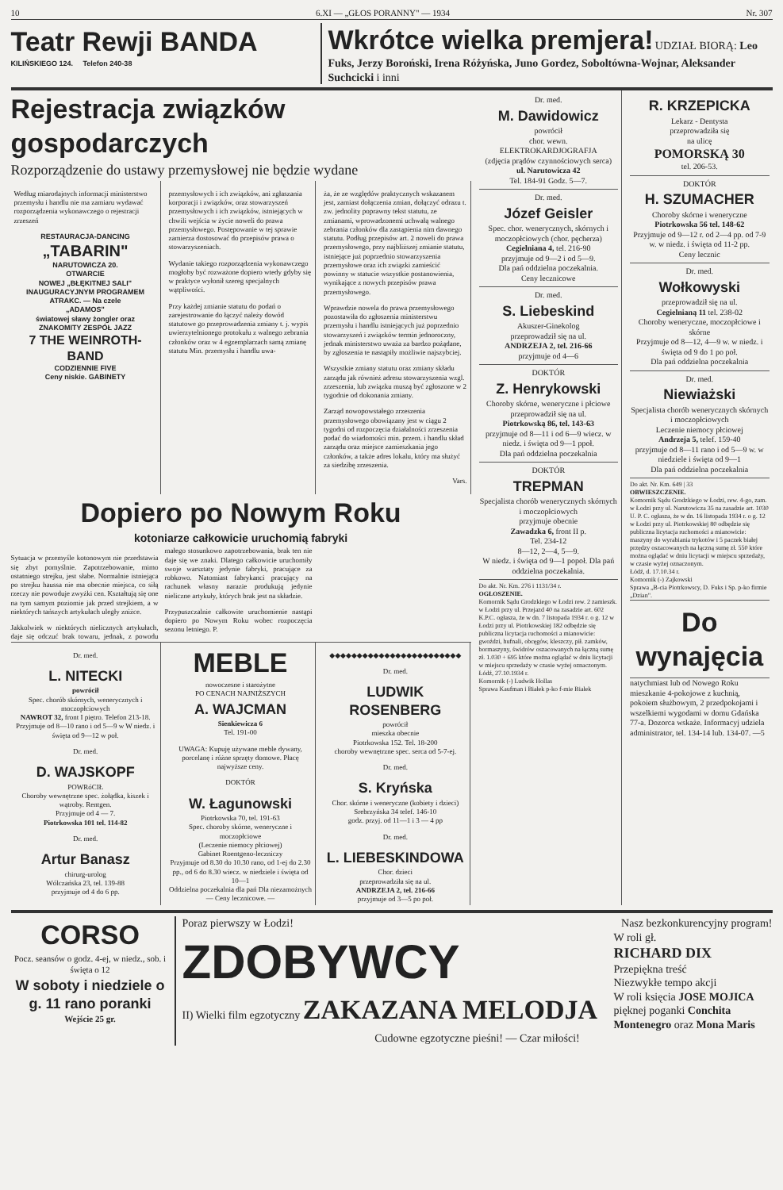10 6.XI — „GŁOS PORANNY" — 1934 Nr. 307
Teatr Rewji BANDA
KILIŃSKIEGO 124. Telefon 240-38
Wkrótce wielka premjera!
UDZIAŁ BIORĄ: Leo Fuks, Jerzy Boroński, Irena Różyńska, Juno Gordez, Soboltówna-Wojnar, Aleksander Suchcicki i inni
Rejestracja związków gospodarczych
Rozporządzenie do ustawy przemysłowej nie będzie wydane
Według miarodajnych informacji ministerstwo przemysłu i handlu nie ma zamiaru wydawać rozporządzenia wykonawczego o rejestracji zrzeszeń
RESTAURACJA-DANCING
„TABARIN"
NARUTOWICZA 20.
OTWARCIE
NOWEJ „BŁĘKITNEJ SALI"
INAUGURACYJNYM PROGRAMEM ATRAKC. — Na czele
„ADAMOS"
światowej sławy żongler oraz ZNAKOMITY ZESPÓŁ JAZZ
7 THE WEINROTH-BAND
CODZIENNIE FIVE
Ceny niskie. GABINETY
przemysłowych i ich związków, ani zgłaszania korporacji i związków, oraz stowarzyszeń przemysłowych i ich związków, istniejących w chwili wejścia w życie noweli do prawa przemysłowego. Postępowanie w tej sprawie zamierza dostosować do przepisów prawa o stowarzyszeniach.
Wydanie takiego rozporządzenia wykonawczego mogłoby być rozważone dopiero wtedy gdyby się w praktyce wyłonił szereg specjalnych wątpliwości.
Przy każdej zmianie statutu do podań o zarejestrowanie do łączyć należy dowód statutowe go przeprowadzenia zmiany t. j. wypis uwierzytelnionego protokułu z walnego zebrania członków oraz w 4 egzemplarzach samą zmianę statutu Min. przemysłu i handlu uwa-
ża, że ze względów praktycznych wskazanem jest, zamiast dołączenia zmian, dołączyć odrazu t. zw. jednolity poprawny tekst statutu, ze zmianami, wprowadzonemi uchwałą walnego zebrania członków dla zastąpienia nim dawnego statutu. Podług przepisów art. 2 noweli do prawa przemysłowego, przy najbliższej zmianie statutu, istniejące już poprzednio stowarzyszenia przemysłowe oraz ich związki zamieścić powinny w statucie wszystkie postanowienia, wynikające z nowych przepisów prawa przemysłowego.
Wprawdzie nowela do prawa przemysłowego pozostawiła do zgłoszenia ministerstwu przemysłu i handlu istniejących już poprzednio stowarzyszeń i związków termin jednoroczny, jednak ministerstwo uważa za bardzo pożądane, by zgłoszenia te nastąpiły możliwie najszybciej.
Wszystkie zmiany statutu oraz zmiany składu zarządu jak również adresu stowarzyszenia wzgl. zrzeszenia, lub związku muszą być zgłoszone w 2 tygodnie od dokonania zmiany.
Zarząd nowopowstałego zrzeszenia przemysłowego obowiązany jest w ciągu 2 tygodni od rozpoczęcia działalności zrzeszenia podać do wiadomości min. przem. i handlu skład zarządu oraz miejsce zamieszkania jego członków, a także adres lokalu, który ma służyć za siedzibę zrzeszenia.
Vars.
Dopiero po Nowym Roku
kotoniarze całkowicie uruchomią fabryki
Sytuacja w przemyśle kotonowym nie przedstawia się zbyt pomyślnie. Zapotrzebowanie, mimo ostatniego strejku, jest słabe. Normalnie istniejąca po strejku haussa nie ma obecnie miejsca, co siłą rzeczy nie powoduje zwyżki cen. Kształtują się one na tym samym poziomie jak przed strejkiem, a w niektórych tańszych artykułach uległy zniżce.
Jakkolwiek w niektórych nielicznych artykułach, daje się odczuć brak towaru, jednak, z powodu małego stosunkowo zapotrzebowania, brak ten nie daje się we znaki. Dlatego całkowicie uruchomiły swoje warsztaty jedynie fabryki, pracujące za robkowo. Natomiast fabrykanci pracujący na rachunek własny narazie produkują jedynie nieliczne artykuły, których brak jest na składzie.
Przypuszczalnie całkowite uruchomienie nastąpi dopiero po Nowym Roku wobec rozpoczęcia sezonu letniego. P.
Dr. med.
L. NITECKI
powrócił
Spec. chorób skórnych, wenerycznych i moczopłciowych
NAWROT 32, front I piętro. Telefon 213-18.
Przyjmuje od 8—10 rano i od 5—9 w W niedz. i święta od 9—12 w poł.
Dr. med.
D. WAJSKOPF
POWRóCIŁ
Choroby wewnętrzne spec. żołądka, kiszek i wątroby. Rentgen.
Przyjmuje od 4 — 7.
Piotrkowska 101 tel. 114-82
Dr. med.
Artur Banasz
chirurg-urolog
Wólczańska 23, tel. 139-88
przyjmuje od 4 do 6 pp.
MEBLE
nowoczesne i starożytne
PO CENACH NAJNIŻSZYCH
A. WAJCMAN
Sienkiewicza 6
Tel. 191-00
UWAGA: Kupuję używane meble dywany, porcelanę i różne sprzęty domowe. Płacę najwyższe ceny.
DOKTÓR
W. Łagunowski
Piotrkowska 70, tel. 191-63
Spec. choroby skórne, weneryczne i moczopłciowe
(Leczenie niemocy płciowej)
Gabinet Roentgeno-leczniczy
Przyjmuje od 8.30 do 10.30 rano, od 1-ej do 2.30 pp., od 6 do 8.30 wiecz. w niedziele i święta od 10—1
Oddzielna poczekalnia dla pań Dla niezamożnych
— Ceny lecznicowe. —
◆◆◆◆◆◆◆◆◆◆◆◆◆◆◆◆◆◆◆◆◆◆◆◆
Dr. med.
LUDWIK ROSENBERG
powrócił
mieszka obecnie
Piotrkowska 152. Tel. 18-200
choroby wewnętrzne spec. serca od 5-7-ej.
Dr. med.
S. Kryńska
Chor. skórne i weneryczne (kobiety i dzieci)
Srebrzyńska 34 telef. 146-10
godz. przyj. od 11—1 i 3 — 4 pp
Dr. med.
L. LIEBESKINDOWA
Chor. dzieci
przeprowadziła się na ul.
ANDRZEJA 2, tel. 216-66
przyjmuje od 3—5 po poł.
Dr. med.
M. Dawidowicz
powrócił
chor. wewn.
ELEKTROKARDJOGRAFJA
(zdjęcia prądów czynnościowych serca)
ul. Narutowicza 42
Tel. 184-91 Godz. 5—7.
Dr. med.
Józef Geisler
Spec. chor. wenerycznych, skórnych i moczopłciowych (chor. pęcherza)
Cegielniana 4, tel. 216-90
przyjmuje od 9—2 i od 5—9.
Dla pań oddzielna poczekalnia.
Ceny lecznicowe
Dr. med.
S. Liebeskind
Akuszer-Ginekolog
przeprowadził się na ul.
ANDRZEJA 2, tel. 216-66
przyjmuje od 4—6
DOKTÓR
Z. Henrykowski
Choroby skórne, weneryczne i płciowe
przeprowadził się na ul.
Piotrkowską 86, tel. 143-63
przyjmuje od 8—11 i od 6—9 wiecz. w niedz. i święta od 9—1 ppoł.
Dla pań oddzielna poczekalnia
DOKTÓR
TREPMAN
Specjalista chorób wenerycznych skórnych i moczopłciowych
przyjmuje obecnie
Zawadzka 6, front II p.
Tel. 234-12
8—12, 2—4, 5—9.
W niedz. i święta od 9—1 popoł. Dla pań oddzielna poczekalnia.
Do akt. Nr. Km. 276 i 1131/34 r.
OGŁOSZENIE.
Komornik Sądu Grodzkiego w Łodzi rew. 2 zamieszk. w Łodzi przy ul. Przejazd 40 na zasadzie art. 602 K.P.C. ogłasza, że w dn. 7 listopada 1934 r. o g. 12 w Łodzi przy ul. Piotrkowskiej 182 odbędzie się publiczna licytacja ruchomości a mianowicie: gwoździ, hufnali, obcęgów, kleszczy, pił. zamków, bormaszyny, świdrów oszacowanych na łączną sumę zł. 1.030 + 695 które można oglądać w dniu licytacji w miejscu sprzedaży w czasie wyżej oznaczonym.
Łódź, 27.10.1934 r.
Komornik (-) Ludwik Hollas
Sprawa Kaufman i Białek p-ko f-mie Białek
R. KRZEPICKA
Lekarz - Dentysta
przeprowadziła się
na ulicę
POMORSKĄ 30
tel. 206-53.
DOKTÓR
H. SZUMACHER
Choroby skórne i weneryczne
Piotrkowska 56 tel. 148-62
Przyjmuje od 9—12 r. od 2—4 pp. od 7-9 w. w niedz. i święta od 11-2 pp.
Ceny lecznic
Dr. med.
Wołkowyski
przeprowadził się na ul.
Cegielnianą 11 tel. 238-02
Choroby weneryczne, moczopłciowe i skórne
Przyjmuje od 8—12, 4—9 w. w niedz. i święta od 9 do 1 po poł.
Dla pań oddzielna poczekalnia
Dr. med.
Niewiażski
Specjalista chorób wenerycznych skórnych i moczopłciowych
Leczenie niemocy płciowej
Andrzeja 5, telef. 159-40
przyjmuje od 8—11 rano i od 5—9 w. w niedziele i święta od 9—1
Dla pań oddzielna poczekalnia
Do akt. Nr. Km. 649 | 33
OBWIESZCZENIE.
Komornik Sądu Grodzkiego w Łodzi, rew. 4-go, zam. w Łodzi przy ul. Narutowicza 35 na zasadzie art. 1030 U. P. C. ogłasza, że w dn. 16 listopada 1934 r. o g. 12 w Łodzi przy ul. Piotrkowskiej 80 odbędzie się publiczna licytacja ruchomości a mianowicie: maszyny do wyrabiania trykotów i 5 paczek białej przędzy oszacowanych na łączną sumę zł. 550 które można oglądać w dniu licytacji w miejscu sprzedaży, w czasie wyżej oznaczonym.
Łódź, d. 17.10.34 r.
Komornik (-) Zajkowski
Sprawa „B-cia Piotrkowscy, D. Fuks i Sp. p-ko firmie „Dzian".
Do wynajęcia
natychmiast lub od Nowego Roku mieszkanie 4-pokojowe z kuchnią, pokoiem służbowym, 2 przedpokojami i wszelkiemi wygodami w domu Gdańska 77-a. Dozorca wskaże. Informacyj udziela administrator, tel. 134-14 lub. 134-07. —5
CORSO
Pocz. seansów o godz. 4-ej, w niedz., sob. i święta o 12
W soboty i niedziele o g. 11 rano poranki
Wejście 25 gr.
Poraz pierwszy w Łodzi! Nasz bezkonkurencyjny program!
ZDOBYWCY
II) Wielki film egzotyczny ZAKAZANA MELODJA
W roli gł.
RICHARD DIX
Przepiękna treść
Niezwykłe tempo akcji
W roli księcia JOSE MOJICA pięknej poganki Conchita Montenegro oraz Mona Maris
Cudowne egzotyczne pieśni! — Czar miłości!